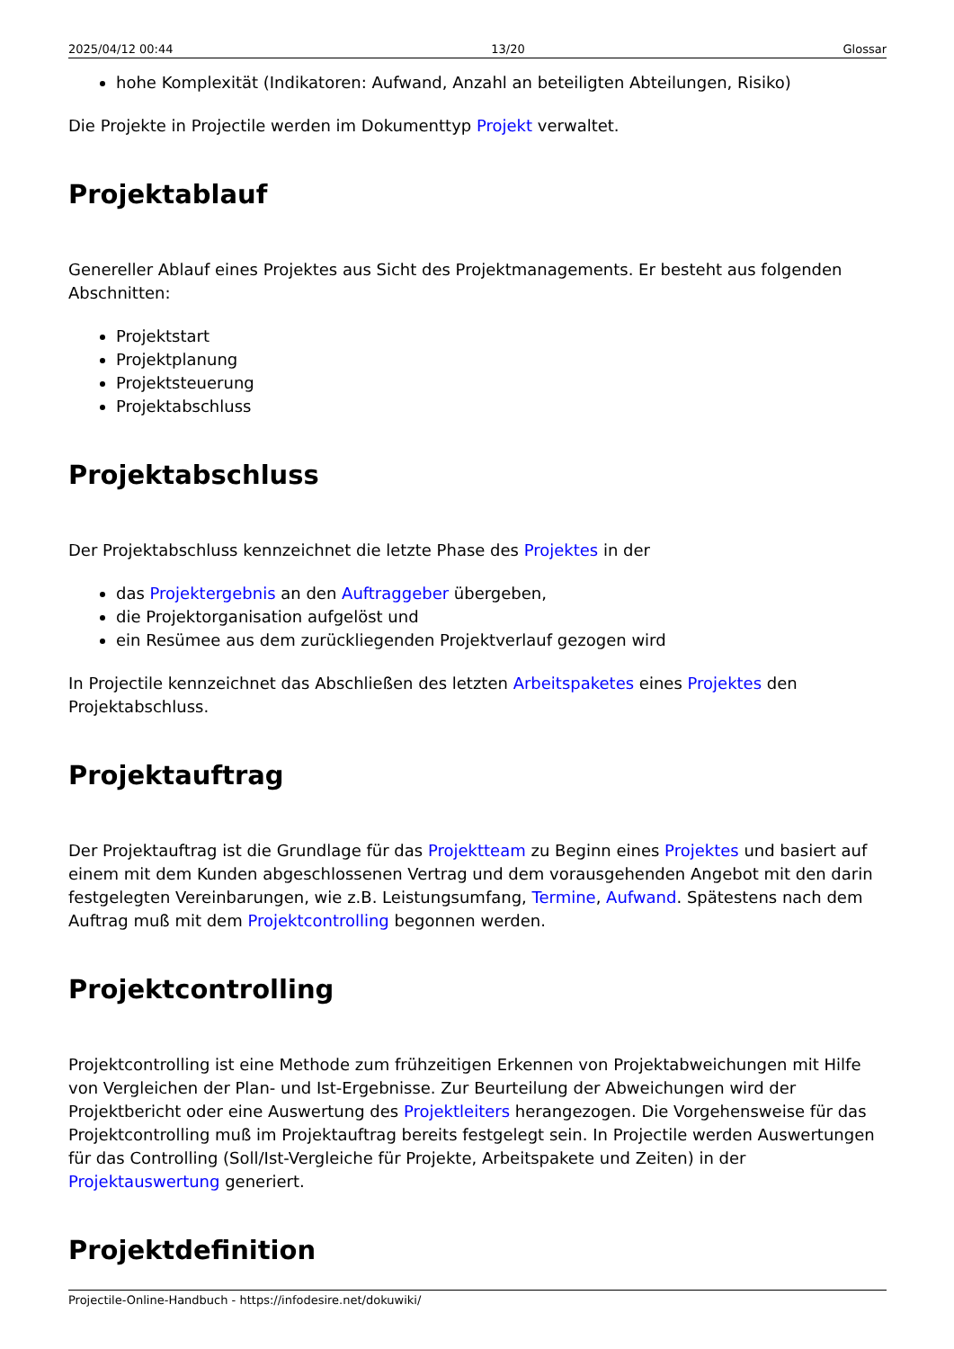2025/04/12 00:44 13/20 Glossar
hohe Komplexität (Indikatoren: Aufwand, Anzahl an beteiligten Abteilungen, Risiko)
Die Projekte in Projectile werden im Dokumenttyp Projekt verwaltet.
Projektablauf
Genereller Ablauf eines Projektes aus Sicht des Projektmanagements. Er besteht aus folgenden Abschnitten:
Projektstart
Projektplanung
Projektsteuerung
Projektabschluss
Projektabschluss
Der Projektabschluss kennzeichnet die letzte Phase des Projektes in der
das Projektergebnis an den Auftraggeber übergeben,
die Projektorganisation aufgelöst und
ein Resümee aus dem zurückliegenden Projektverlauf gezogen wird
In Projectile kennzeichnet das Abschließen des letzten Arbeitspaketes eines Projektes den Projektabschluss.
Projektauftrag
Der Projektauftrag ist die Grundlage für das Projektteam zu Beginn eines Projektes und basiert auf einem mit dem Kunden abgeschlossenen Vertrag und dem vorausgehenden Angebot mit den darin festgelegten Vereinbarungen, wie z.B. Leistungsumfang, Termine, Aufwand. Spätestens nach dem Auftrag muß mit dem Projektcontrolling begonnen werden.
Projektcontrolling
Projektcontrolling ist eine Methode zum frühzeitigen Erkennen von Projektabweichungen mit Hilfe von Vergleichen der Plan- und Ist-Ergebnisse. Zur Beurteilung der Abweichungen wird der Projektbericht oder eine Auswertung des Projektleiters herangezogen. Die Vorgehensweise für das Projektcontrolling muß im Projektauftrag bereits festgelegt sein. In Projectile werden Auswertungen für das Controlling (Soll/Ist-Vergleiche für Projekte, Arbeitspakete und Zeiten) in der Projektauswertung generiert.
Projektdefinition
Projectile-Online-Handbuch - https://infodesire.net/dokuwiki/